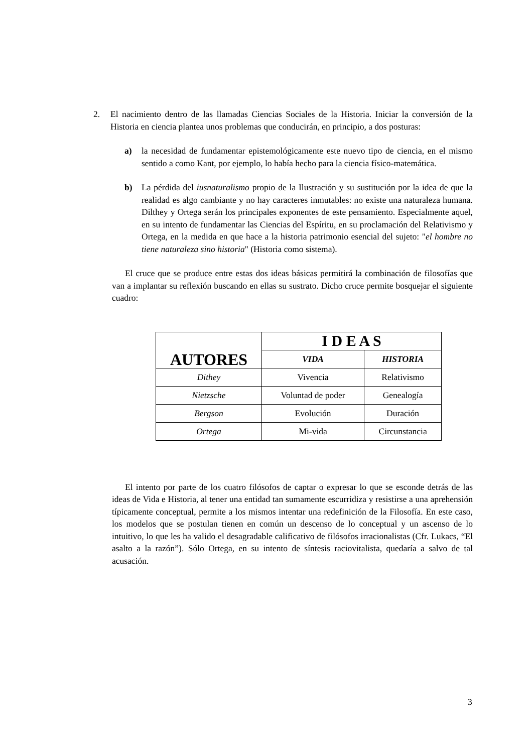2. El nacimiento dentro de las llamadas Ciencias Sociales de la Historia. Iniciar la conversión de la Historia en ciencia plantea unos problemas que conducirán, en principio, a dos posturas:
a) la necesidad de fundamentar epistemológicamente este nuevo tipo de ciencia, en el mismo sentido a como Kant, por ejemplo, lo había hecho para la ciencia físico-matemática.
b) La pérdida del iusnaturalismo propio de la Ilustración y su sustitución por la idea de que la realidad es algo cambiante y no hay caracteres inmutables: no existe una naturaleza humana. Dilthey y Ortega serán los principales exponentes de este pensamiento. Especialmente aquel, en su intento de fundamentar las Ciencias del Espíritu, en su proclamación del Relativismo y Ortega, en la medida en que hace a la historia patrimonio esencial del sujeto: "el hombre no tiene naturaleza sino historia" (Historia como sistema).
El cruce que se produce entre estas dos ideas básicas permitirá la combinación de filosofías que van a implantar su reflexión buscando en ellas su sustrato. Dicho cruce permite bosquejar el siguiente cuadro:
| AUTORES | I D E A S | |
| --- | --- | --- |
| | VIDA | HISTORIA |
| Dithey | Vivencia | Relativismo |
| Nietzsche | Voluntad de poder | Genealogía |
| Bergson | Evolución | Duración |
| Ortega | Mi-vida | Circunstancia |
El intento por parte de los cuatro filósofos de captar o expresar lo que se esconde detrás de las ideas de Vida e Historia, al tener una entidad tan sumamente escurridiza y resistirse a una aprehensión típicamente conceptual, permite a los mismos intentar una redefinición de la Filosofía. En este caso, los modelos que se postulan tienen en común un descenso de lo conceptual y un ascenso de lo intuitivo, lo que les ha valido el desagradable calificativo de filósofos irracionalistas (Cfr. Lukacs, “El asalto a la razón”). Sólo Ortega, en su intento de síntesis raciovitalista, quedaría a salvo de tal acusación.
3